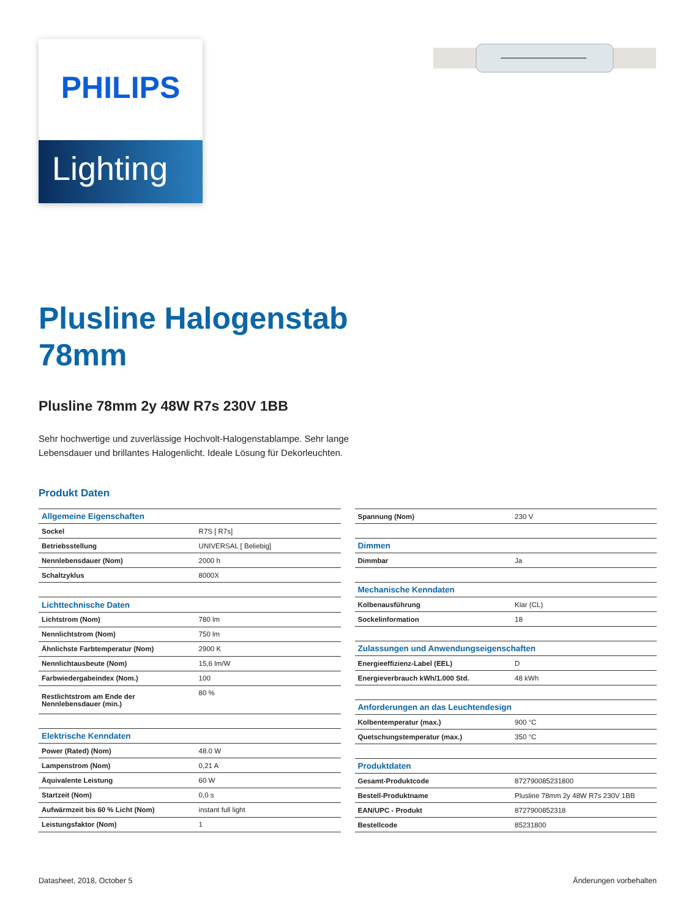PHILIPS
Lighting
Plusline Halogenstab
78mm
Plusline 78mm 2y 48W R7s 230V 1BB
Sehr hochwertige und zuverlässige Hochvolt-Halogenstablampe. Sehr lange
Lebensdauer und brillantes Halogenlicht. Ideale Lösung für Dekorleuchten.
Produkt Daten
| Allgemeine Eigenschaften | |
| Sockel | R7S [ R7s] |
| Betriebsstellung | UNIVERSAL [ Beliebig] |
| Nennlebensdauer (Nom) | 2000 h |
| Schaltzyklus | 8000X |
| Lichttechnische Daten | |
| Lichtstrom (Nom) | 780 lm |
| Nennlichtstrom (Nom) | 750 lm |
| Ähnlichste Farbtemperatur (Nom) | 2900 K |
| Nennlichtausbeute (Nom) | 15,6 lm/W |
| Farbwiedergabeindex (Nom.) | 100 |
| Restlichtstrom am Ende der Nennlebensdauer (min.) | 80 % |
| Elektrische Kenndaten | |
| Power (Rated) (Nom) | 48.0 W |
| Lampenstrom (Nom) | 0,21 A |
| Äquivalente Leistung | 60 W |
| Startzeit (Nom) | 0,0 s |
| Aufwärmzeit bis 60 % Licht (Nom) | instant full light |
| Leistungsfaktor (Nom) | 1 |
| Spannung (Nom) | 230 V |
| Dimmen | |
| Dimmbar | Ja |
| Mechanische Kenndaten | |
| Kolbenausführung | Klar (CL) |
| Sockelinformation | 18 |
| Zulassungen und Anwendungseigenschaften | |
| Energieeffizienz-Label (EEL) | D |
| Energieverbrauch kWh/1.000 Std. | 48 kWh |
| Anforderungen an das Leuchtendesign | |
| Kolbentemperatur (max.) | 900 °C |
| Quetschungstemperatur (max.) | 350 °C |
| Produktdaten | |
| Gesamt-Produktcode | 872790085231800 |
| Bestell-Produktname | Plusline 78mm 2y 48W R7s 230V 1BB |
| EAN/UPC - Produkt | 8727900852318 |
| Bestellcode | 85231800 |
Datasheet, 2018, October 5 Änderungen vorbehalten